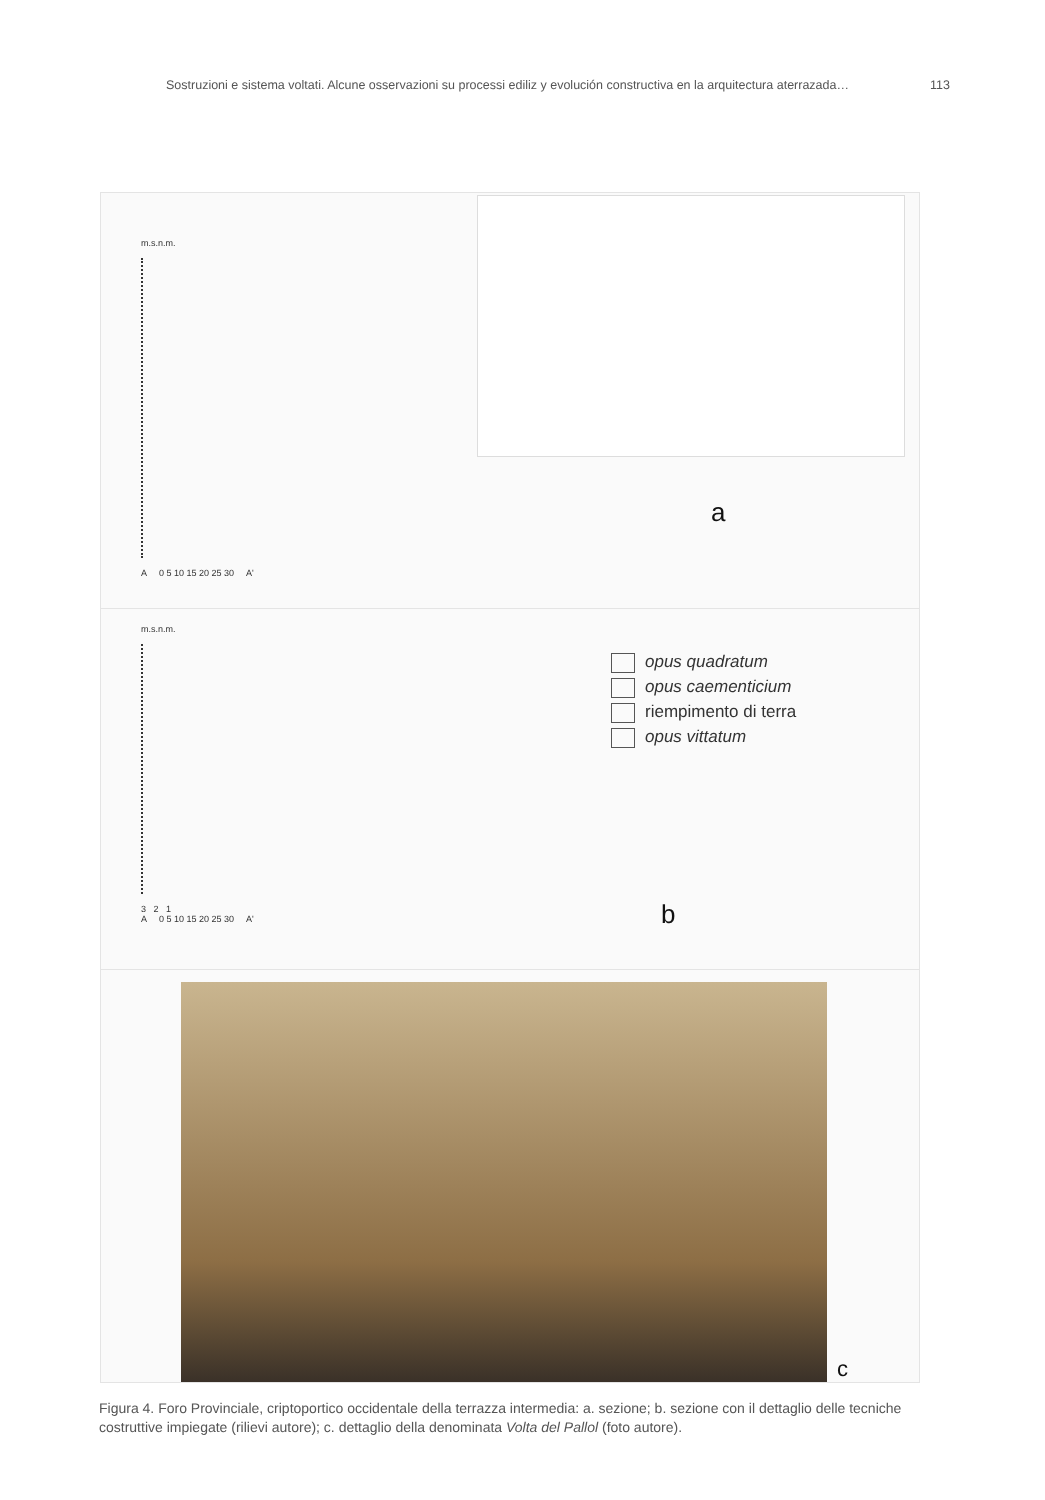Sostruzioni e sistema voltati. Alcune osservazioni su processi ediliz y evolución constructiva en la arquitectura aterrazada… 113
m.s.n.m.
A 0 5 10 15 20 25 30 A'
a
m.s.n.m.
3 2 1
A 0 5 10 15 20 25 30 A'
opus quadratum
opus caementicium
riempimento di terra
opus vittatum
b
c
Figura 4. Foro Provinciale, criptoportico occidentale della terrazza intermedia: a. sezione; b. sezione con il dettaglio delle tecniche costruttive impiegate (rilievi autore); c. dettaglio della denominata Volta del Pallol (foto autore).